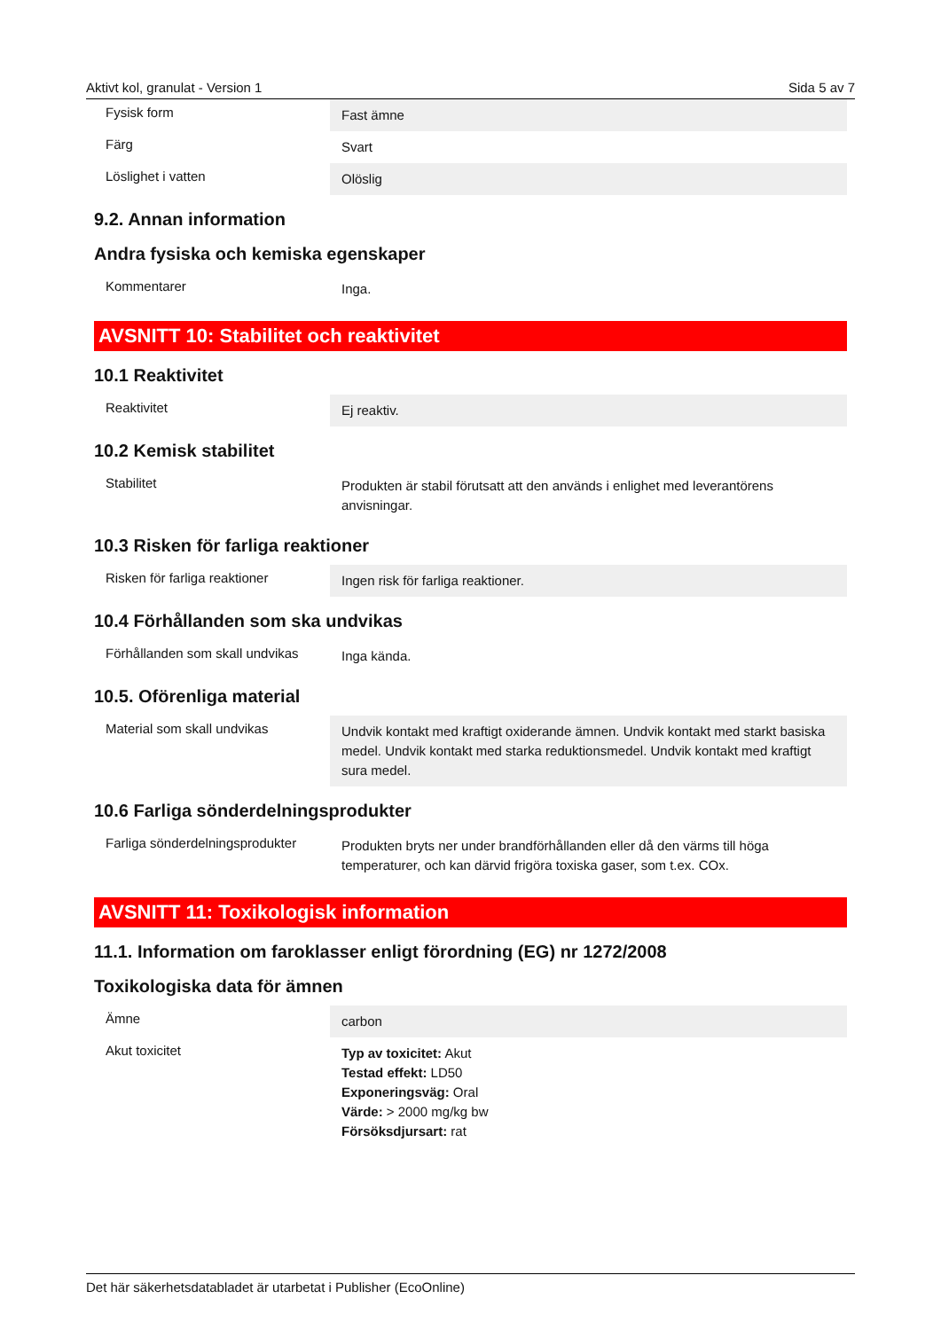Aktivt kol, granulat - Version 1 Sida 5 av 7
| Fysisk form | Fast ämne |
| Färg | Svart |
| Löslighet i vatten | Olöslig |
9.2. Annan information
Andra fysiska och kemiska egenskaper
| Kommentarer | Inga. |
AVSNITT 10: Stabilitet och reaktivitet
10.1 Reaktivitet
| Reaktivitet | Ej reaktiv. |
10.2 Kemisk stabilitet
| Stabilitet | Produkten är stabil förutsatt att den används i enlighet med leverantörens anvisningar. |
10.3 Risken för farliga reaktioner
| Risken för farliga reaktioner | Ingen risk för farliga reaktioner. |
10.4 Förhållanden som ska undvikas
| Förhållanden som skall undvikas | Inga kända. |
10.5. Oförenliga material
| Material som skall undvikas | Undvik kontakt med kraftigt oxiderande ämnen. Undvik kontakt med starkt basiska medel. Undvik kontakt med starka reduktionsmedel. Undvik kontakt med kraftigt sura medel. |
10.6 Farliga sönderdelningsprodukter
| Farliga sönderdelningsprodukter | Produkten bryts ner under brandförhållanden eller då den värms till höga temperaturer, och kan därvid frigöra toxiska gaser, som t.ex. COx. |
AVSNITT 11: Toxikologisk information
11.1. Information om faroklasser enligt förordning (EG) nr 1272/2008
Toxikologiska data för ämnen
| Ämne | carbon |
| Akut toxicitet | Typ av toxicitet: Akut Testad effekt: LD50 Exponeringsväg: Oral Värde: > 2000 mg/kg bw Försöksdjursart: rat |
Det här säkerhetsdatabladet är utarbetat i Publisher (EcoOnline)